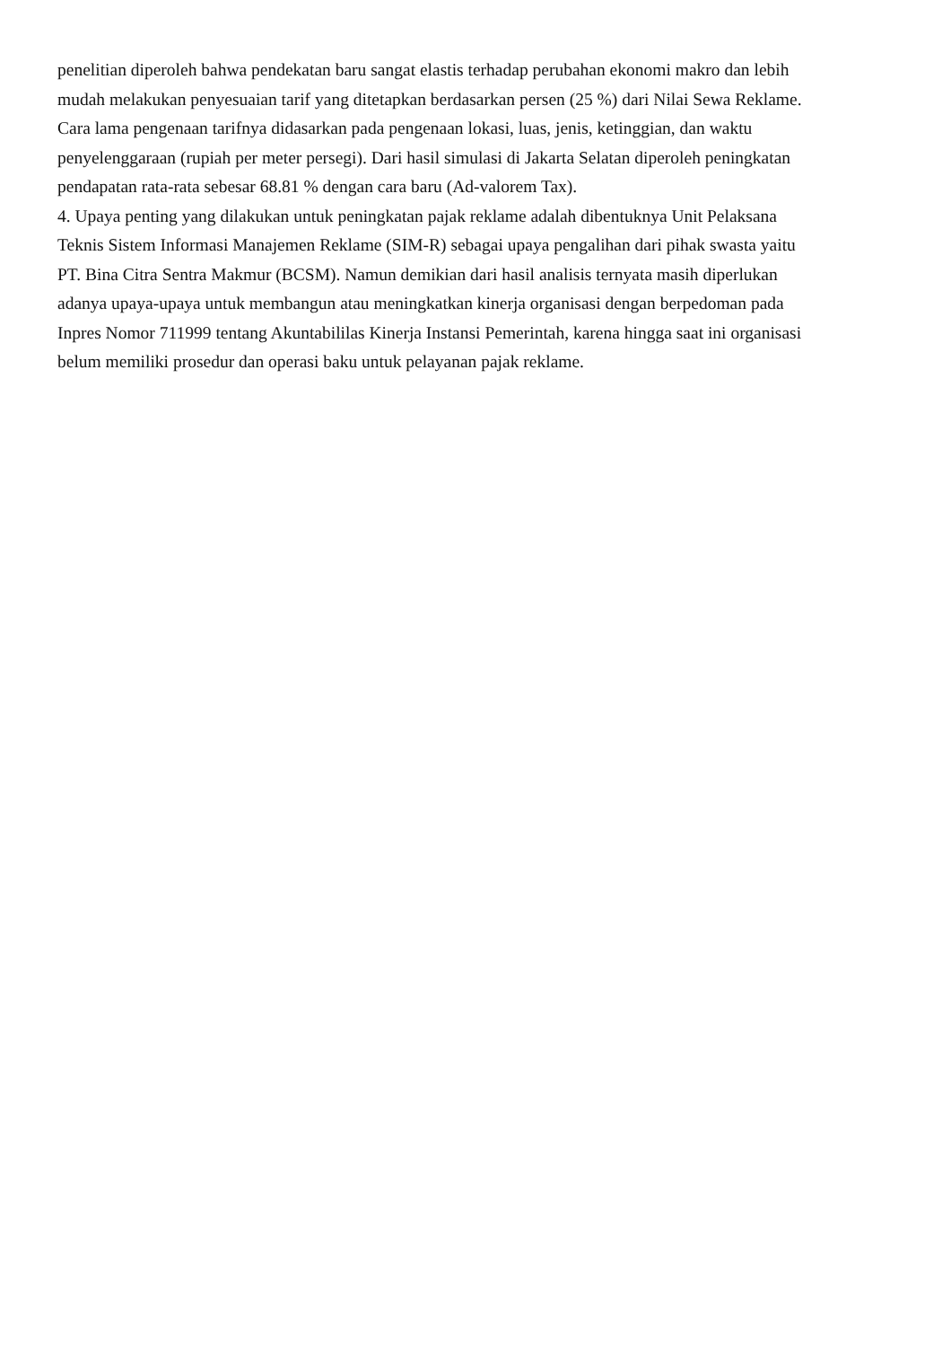penelitian diperoleh bahwa pendekatan baru sangat elastis terhadap perubahan ekonomi makro dan lebih
mudah melakukan penyesuaian tarif yang ditetapkan berdasarkan persen (25 %) dari Nilai Sewa Reklame.
Cara lama pengenaan tarifnya didasarkan pada pengenaan lokasi, luas, jenis, ketinggian, dan waktu
penyelenggaraan (rupiah per meter persegi). Dari hasil simulasi di Jakarta Selatan diperoleh peningkatan
pendapatan rata-rata sebesar 68.81 % dengan cara baru (Ad-valorem Tax).
4. Upaya penting yang dilakukan untuk peningkatan pajak reklame adalah dibentuknya Unit Pelaksana
Teknis Sistem Informasi Manajemen Reklame (SIM-R) sebagai upaya pengalihan dari pihak swasta yaitu
PT. Bina Citra Sentra Makmur (BCSM). Namun demikian dari hasil analisis ternyata masih diperlukan
adanya upaya-upaya untuk membangun atau meningkatkan kinerja organisasi dengan berpedoman pada
Inpres Nomor 711999 tentang Akuntabililas Kinerja Instansi Pemerintah, karena hingga saat ini organisasi
belum memiliki prosedur dan operasi baku untuk pelayanan pajak reklame.